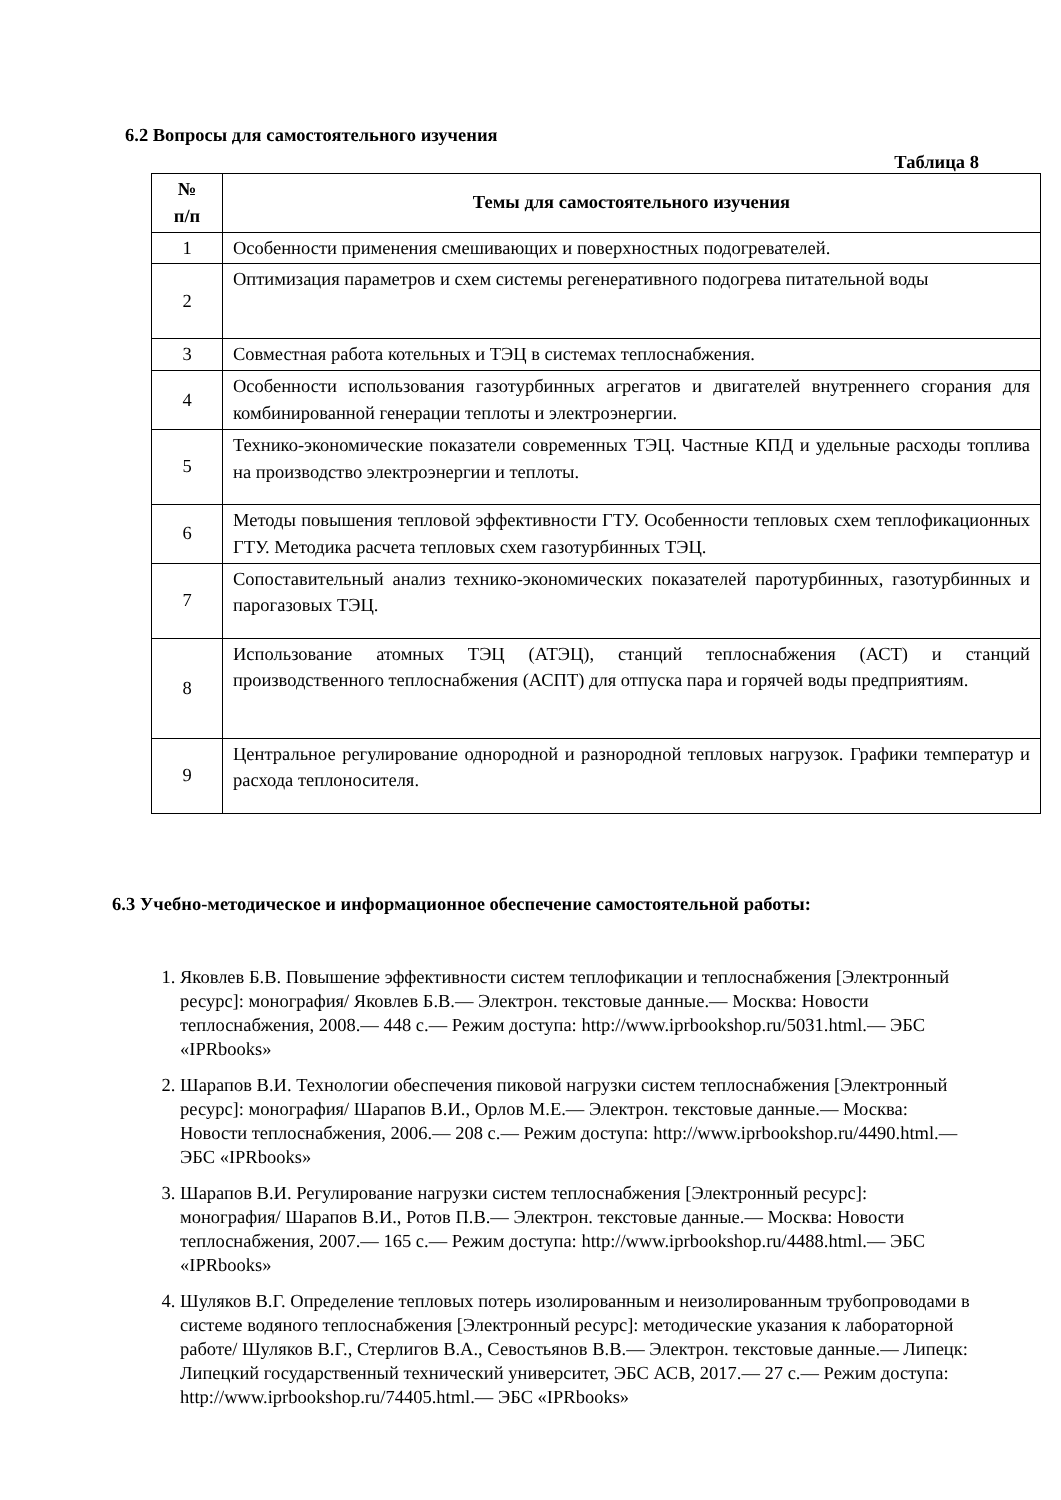6.2 Вопросы для самостоятельного изучения
Таблица 8
| № п/п | Темы для самостоятельного изучения |
| --- | --- |
| 1 | Особенности применения смешивающих и поверхностных подогревателей. |
| 2 | Оптимизация параметров и схем системы регенеративного подогрева питательной воды |
| 3 | Совместная работа котельных и ТЭЦ в системах теплоснабжения. |
| 4 | Особенности использования газотурбинных агрегатов и двигателей внутреннего сгорания для комбинированной генерации теплоты и электроэнергии. |
| 5 | Технико-экономические показатели современных ТЭЦ. Частные КПД и удельные расходы топлива на производство электроэнергии и теплоты. |
| 6 | Методы повышения тепловой эффективности ГТУ. Особенности тепловых схем теплофикационных ГТУ. Методика расчета тепловых схем газотурбинных ТЭЦ. |
| 7 | Сопоставительный анализ технико-экономических показателей паротурбинных, газотурбинных и парогазовых ТЭЦ. |
| 8 | Использование атомных ТЭЦ (АТЭЦ), станций теплоснабжения (АСТ) и станций производственного теплоснабжения (АСПТ) для отпуска пара и горячей воды предприятиям. |
| 9 | Центральное регулирование однородной и разнородной тепловых нагрузок. Графики температур и расхода теплоносителя. |
6.3 Учебно-методическое и информационное обеспечение самостоятельной работы:
1. Яковлев Б.В. Повышение эффективности систем теплофикации и теплоснабжения [Электронный ресурс]: монография/ Яковлев Б.В.— Электрон. текстовые данные.— Москва: Новости теплоснабжения, 2008.— 448 c.— Режим доступа: http://www.iprbookshop.ru/5031.html.— ЭБС «IPRbooks»
2. Шарапов В.И. Технологии обеспечения пиковой нагрузки систем теплоснабжения [Электронный ресурс]: монография/ Шарапов В.И., Орлов М.Е.— Электрон. текстовые данные.— Москва: Новости теплоснабжения, 2006.— 208 c.— Режим доступа: http://www.iprbookshop.ru/4490.html.— ЭБС «IPRbooks»
3. Шарапов В.И. Регулирование нагрузки систем теплоснабжения [Электронный ресурс]: монография/ Шарапов В.И., Ротов П.В.— Электрон. текстовые данные.— Москва: Новости теплоснабжения, 2007.— 165 c.— Режим доступа: http://www.iprbookshop.ru/4488.html.— ЭБС «IPRbooks»
4. Шуляков В.Г. Определение тепловых потерь изолированным и неизолированным трубопроводами в системе водяного теплоснабжения [Электронный ресурс]: методические указания к лабораторной работе/ Шуляков В.Г., Стерлигов В.А., Севостьянов В.В.— Электрон. текстовые данные.— Липецк: Липецкий государственный технический университет, ЭБС АСВ, 2017.— 27 c.— Режим доступа: http://www.iprbookshop.ru/74405.html.— ЭБС «IPRbooks»